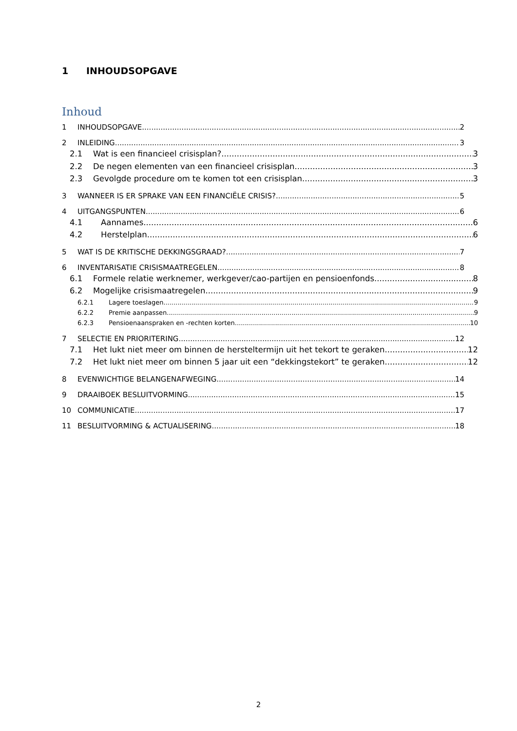1 INHOUDSOPGAVE
Inhoud
1 INHOUDSOPGAVE 2
2 INLEIDING 3
2.1 Wat is een financieel crisisplan? 3
2.2 De negen elementen van een financieel crisisplan 3
2.3 Gevolgde procedure om te komen tot een crisisplan 3
3 WANNEER IS ER SPRAKE VAN EEN FINANCIËLE CRISIS? 5
4 UITGANGSPUNTEN 6
4.1 Aannames 6
4.2 Herstelplan 6
5 WAT IS DE KRITISCHE DEKKINGSGRAAD? 7
6 INVENTARISATIE CRISISMAATREGELEN 8
6.1 Formele relatie werknemer, werkgever/cao-partijen en pensioenfonds 8
6.2 Mogelijke crisismaatregelen 9
6.2.1 Lagere toeslagen 9
6.2.2 Premie aanpassen 9
6.2.3 Pensioenaanspraken en -rechten korten 10
7 SELECTIE EN PRIORITERING 12
7.1 Het lukt niet meer om binnen de hersteltermijn uit het tekort te geraken 12
7.2 Het lukt niet meer om binnen 5 jaar uit een “dekkingstekort” te geraken 12
8 EVENWICHTIGE BELANGENAFWEGING 14
9 DRAAIBOEK BESLUITVORMING 15
10 COMMUNICATIE 17
11 BESLUITVORMING & ACTUALISERING 18
2